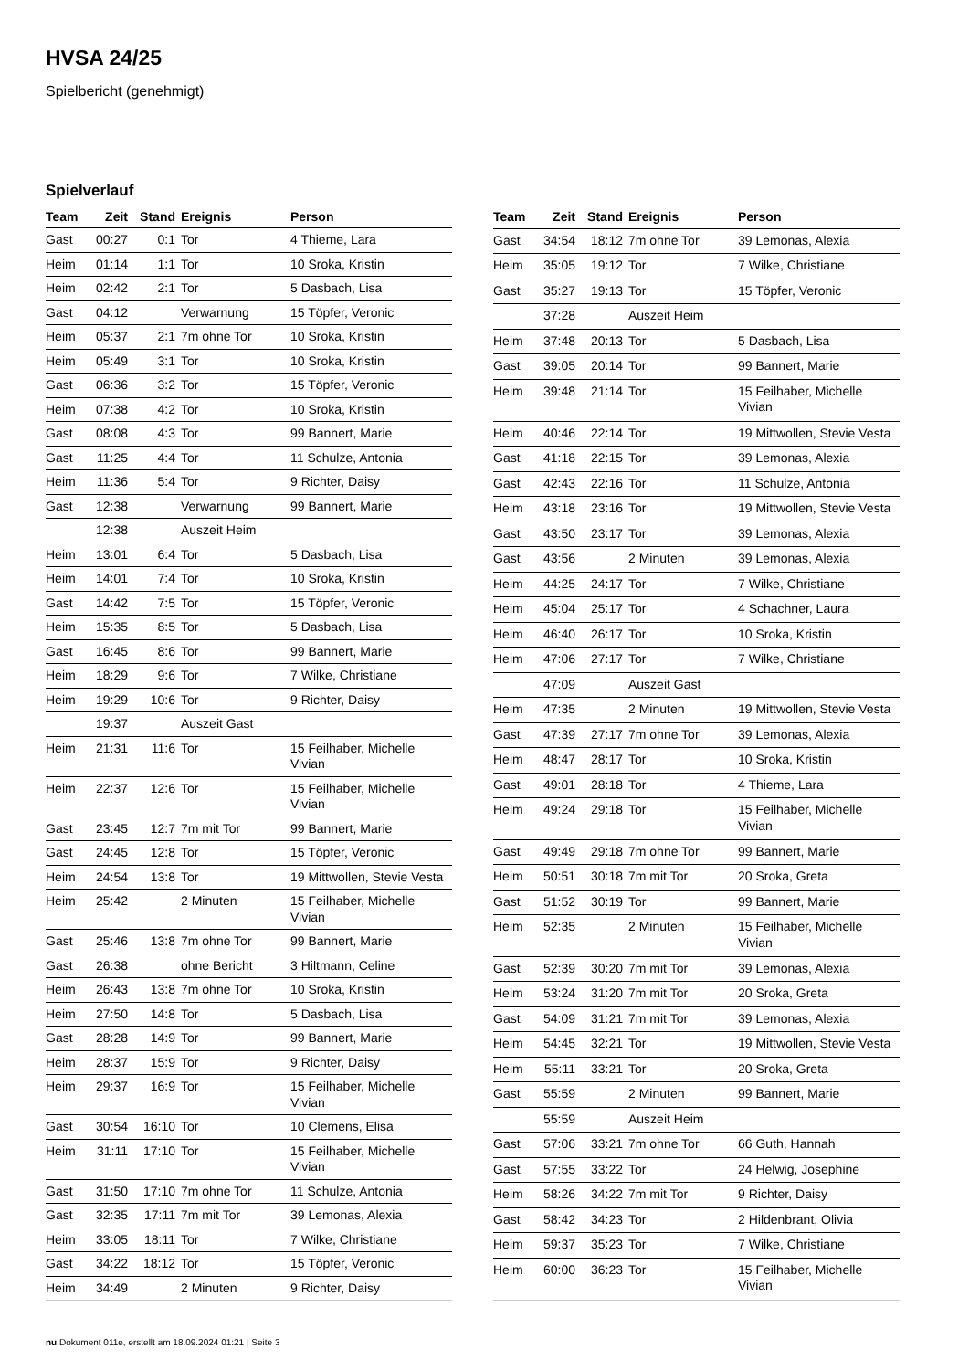HVSA 24/25
Spielbericht (genehmigt)
Spielverlauf
| Team | Zeit | Stand | Ereignis | Person |
| --- | --- | --- | --- | --- |
| Gast | 00:27 | 0:1 | Tor | 4 Thieme, Lara |
| Heim | 01:14 | 1:1 | Tor | 10 Sroka, Kristin |
| Heim | 02:42 | 2:1 | Tor | 5 Dasbach, Lisa |
| Gast | 04:12 | | Verwarnung | 15 Töpfer, Veronic |
| Heim | 05:37 | 2:1 | 7m ohne Tor | 10 Sroka, Kristin |
| Heim | 05:49 | 3:1 | Tor | 10 Sroka, Kristin |
| Gast | 06:36 | 3:2 | Tor | 15 Töpfer, Veronic |
| Heim | 07:38 | 4:2 | Tor | 10 Sroka, Kristin |
| Gast | 08:08 | 4:3 | Tor | 99 Bannert, Marie |
| Gast | 11:25 | 4:4 | Tor | 11 Schulze, Antonia |
| Heim | 11:36 | 5:4 | Tor | 9 Richter, Daisy |
| Gast | 12:38 | | Verwarnung | 99 Bannert, Marie |
| | 12:38 | | Auszeit Heim | |
| Heim | 13:01 | 6:4 | Tor | 5 Dasbach, Lisa |
| Heim | 14:01 | 7:4 | Tor | 10 Sroka, Kristin |
| Gast | 14:42 | 7:5 | Tor | 15 Töpfer, Veronic |
| Heim | 15:35 | 8:5 | Tor | 5 Dasbach, Lisa |
| Gast | 16:45 | 8:6 | Tor | 99 Bannert, Marie |
| Heim | 18:29 | 9:6 | Tor | 7 Wilke, Christiane |
| Heim | 19:29 | 10:6 | Tor | 9 Richter, Daisy |
| | 19:37 | | Auszeit Gast | |
| Heim | 21:31 | 11:6 | Tor | 15 Feilhaber, Michelle Vivian |
| Heim | 22:37 | 12:6 | Tor | 15 Feilhaber, Michelle Vivian |
| Gast | 23:45 | 12:7 | 7m mit Tor | 99 Bannert, Marie |
| Gast | 24:45 | 12:8 | Tor | 15 Töpfer, Veronic |
| Heim | 24:54 | 13:8 | Tor | 19 Mittwollen, Stevie Vesta |
| Heim | 25:42 | | 2 Minuten | 15 Feilhaber, Michelle Vivian |
| Gast | 25:46 | 13:8 | 7m ohne Tor | 99 Bannert, Marie |
| Gast | 26:38 | | ohne Bericht | 3 Hiltmann, Celine |
| Heim | 26:43 | 13:8 | 7m ohne Tor | 10 Sroka, Kristin |
| Heim | 27:50 | 14:8 | Tor | 5 Dasbach, Lisa |
| Gast | 28:28 | 14:9 | Tor | 99 Bannert, Marie |
| Heim | 28:37 | 15:9 | Tor | 9 Richter, Daisy |
| Heim | 29:37 | 16:9 | Tor | 15 Feilhaber, Michelle Vivian |
| Gast | 30:54 | 16:10 | Tor | 10 Clemens, Elisa |
| Heim | 31:11 | 17:10 | Tor | 15 Feilhaber, Michelle Vivian |
| Gast | 31:50 | 17:10 | 7m ohne Tor | 11 Schulze, Antonia |
| Gast | 32:35 | 17:11 | 7m mit Tor | 39 Lemonas, Alexia |
| Heim | 33:05 | 18:11 | Tor | 7 Wilke, Christiane |
| Gast | 34:22 | 18:12 | Tor | 15 Töpfer, Veronic |
| Heim | 34:49 | | 2 Minuten | 9 Richter, Daisy |
| Team | Zeit | Stand | Ereignis | Person |
| --- | --- | --- | --- | --- |
| Gast | 34:54 | 18:12 | 7m ohne Tor | 39 Lemonas, Alexia |
| Heim | 35:05 | 19:12 | Tor | 7 Wilke, Christiane |
| Gast | 35:27 | 19:13 | Tor | 15 Töpfer, Veronic |
| | 37:28 | | Auszeit Heim | |
| Heim | 37:48 | 20:13 | Tor | 5 Dasbach, Lisa |
| Gast | 39:05 | 20:14 | Tor | 99 Bannert, Marie |
| Heim | 39:48 | 21:14 | Tor | 15 Feilhaber, Michelle Vivian |
| Heim | 40:46 | 22:14 | Tor | 19 Mittwollen, Stevie Vesta |
| Gast | 41:18 | 22:15 | Tor | 39 Lemonas, Alexia |
| Gast | 42:43 | 22:16 | Tor | 11 Schulze, Antonia |
| Heim | 43:18 | 23:16 | Tor | 19 Mittwollen, Stevie Vesta |
| Gast | 43:50 | 23:17 | Tor | 39 Lemonas, Alexia |
| Gast | 43:56 | | 2 Minuten | 39 Lemonas, Alexia |
| Heim | 44:25 | 24:17 | Tor | 7 Wilke, Christiane |
| Heim | 45:04 | 25:17 | Tor | 4 Schachner, Laura |
| Heim | 46:40 | 26:17 | Tor | 10 Sroka, Kristin |
| Heim | 47:06 | 27:17 | Tor | 7 Wilke, Christiane |
| | 47:09 | | Auszeit Gast | |
| Heim | 47:35 | | 2 Minuten | 19 Mittwollen, Stevie Vesta |
| Gast | 47:39 | 27:17 | 7m ohne Tor | 39 Lemonas, Alexia |
| Heim | 48:47 | 28:17 | Tor | 10 Sroka, Kristin |
| Gast | 49:01 | 28:18 | Tor | 4 Thieme, Lara |
| Heim | 49:24 | 29:18 | Tor | 15 Feilhaber, Michelle Vivian |
| Gast | 49:49 | 29:18 | 7m ohne Tor | 99 Bannert, Marie |
| Heim | 50:51 | 30:18 | 7m mit Tor | 20 Sroka, Greta |
| Gast | 51:52 | 30:19 | Tor | 99 Bannert, Marie |
| Heim | 52:35 | | 2 Minuten | 15 Feilhaber, Michelle Vivian |
| Gast | 52:39 | 30:20 | 7m mit Tor | 39 Lemonas, Alexia |
| Heim | 53:24 | 31:20 | 7m mit Tor | 20 Sroka, Greta |
| Gast | 54:09 | 31:21 | 7m mit Tor | 39 Lemonas, Alexia |
| Heim | 54:45 | 32:21 | Tor | 19 Mittwollen, Stevie Vesta |
| Heim | 55:11 | 33:21 | Tor | 20 Sroka, Greta |
| Gast | 55:59 | | 2 Minuten | 99 Bannert, Marie |
| | 55:59 | | Auszeit Heim | |
| Gast | 57:06 | 33:21 | 7m ohne Tor | 66 Guth, Hannah |
| Gast | 57:55 | 33:22 | Tor | 24 Helwig, Josephine |
| Heim | 58:26 | 34:22 | 7m mit Tor | 9 Richter, Daisy |
| Gast | 58:42 | 34:23 | Tor | 2 Hildenbrant, Olivia |
| Heim | 59:37 | 35:23 | Tor | 7 Wilke, Christiane |
| Heim | 60:00 | 36:23 | Tor | 15 Feilhaber, Michelle Vivian |
nu.Dokument 011e, erstellt am 18.09.2024 01:21 | Seite 3